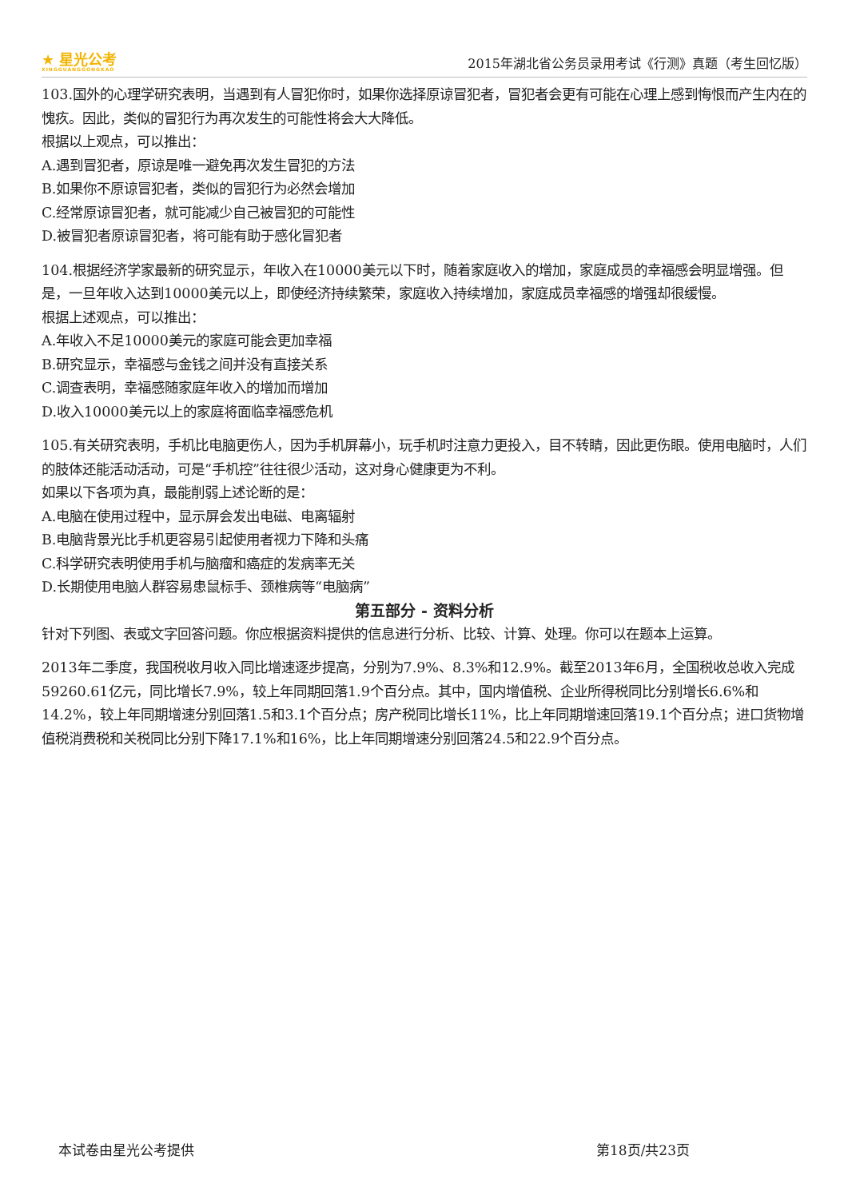★ 星光公考
XINGGUANGGONGKAO
2015年湖北省公务员录用考试《行测》真题（考生回忆版）
103.国外的心理学研究表明，当遇到有人冒犯你时，如果你选择原谅冒犯者，冒犯者会更有可能在心理上感到悔恨而产生内在的愧疚。因此，类似的冒犯行为再次发生的可能性将会大大降低。
根据以上观点，可以推出：
A.遇到冒犯者，原谅是唯一避免再次发生冒犯的方法
B.如果你不原谅冒犯者，类似的冒犯行为必然会增加
C.经常原谅冒犯者，就可能减少自己被冒犯的可能性
D.被冒犯者原谅冒犯者，将可能有助于感化冒犯者
104.根据经济学家最新的研究显示，年收入在10000美元以下时，随着家庭收入的增加，家庭成员的幸福感会明显增强。但是，一旦年收入达到10000美元以上，即使经济持续繁荣，家庭收入持续增加，家庭成员幸福感的增强却很缓慢。
根据上述观点，可以推出：
A.年收入不足10000美元的家庭可能会更加幸福
B.研究显示，幸福感与金钱之间并没有直接关系
C.调查表明，幸福感随家庭年收入的增加而增加
D.收入10000美元以上的家庭将面临幸福感危机
105.有关研究表明，手机比电脑更伤人，因为手机屏幕小，玩手机时注意力更投入，目不转睛，因此更伤眼。使用电脑时，人们的肢体还能活动活动，可是“手机控”往往很少活动，这对身心健康更为不利。
如果以下各项为真，最能削弱上述论断的是：
A.电脑在使用过程中，显示屏会发出电磁、电离辐射
B.电脑背景光比手机更容易引起使用者视力下降和头痛
C.科学研究表明使用手机与脑瘤和癌症的发病率无关
D.长期使用电脑人群容易患鼠标手、颈椎病等“电脑病”
第五部分 - 资料分析
针对下列图、表或文字回答问题。你应根据资料提供的信息进行分析、比较、计算、处理。你可以在题本上运算。
2013年二季度，我国税收月收入同比增速逐步提高，分别为7.9%、8.3%和12.9%。截至2013年6月，全国税收总收入完成59260.61亿元，同比增长7.9%，较上年同期回落1.9个百分点。其中，国内增值税、企业所得税同比分别增长6.6%和14.2%，较上年同期增速分别回落1.5和3.1个百分点；房产税同比增长11%，比上年同期增速回落19.1个百分点；进口货物增值税消费税和关税同比分别下降17.1%和16%，比上年同期增速分别回落24.5和22.9个百分点。
本试卷由星光公考提供 第18页/共23页